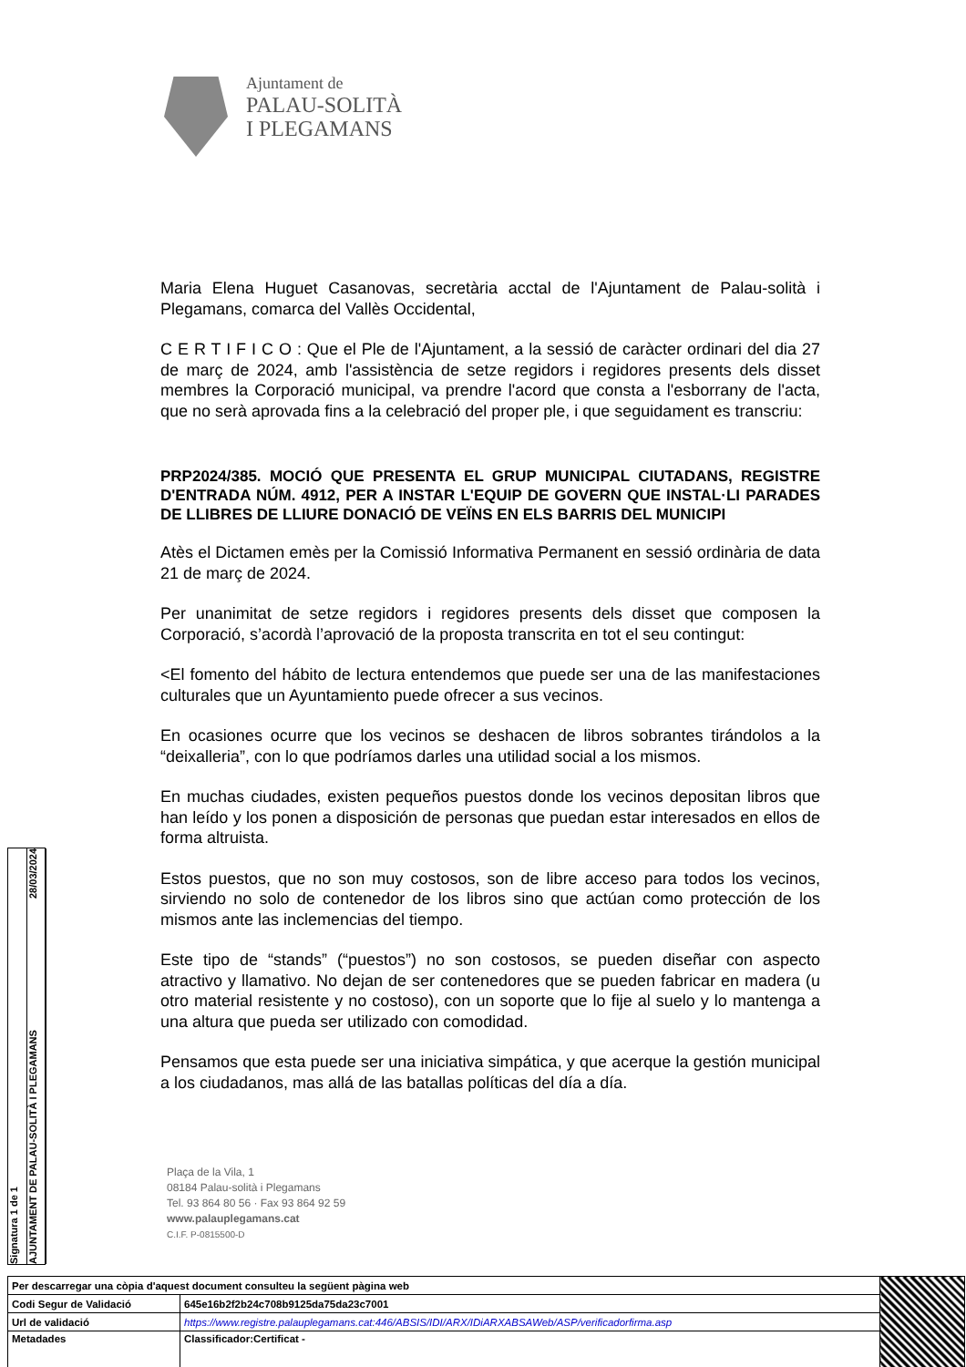Ajuntament de
PALAU-SOLITÀ
I PLEGAMANS
Maria Elena Huguet Casanovas, secretària acctal de l'Ajuntament de Palau-solità i Plegamans, comarca del Vallès Occidental,
C E R T I F I C O : Que el Ple de l'Ajuntament, a la sessió de caràcter ordinari del dia 27 de març de 2024, amb l'assistència de setze regidors i regidores presents dels disset membres la Corporació municipal, va prendre l'acord que consta a l'esborrany de l'acta, que no serà aprovada fins a la celebració del proper ple, i que seguidament es transcriu:
PRP2024/385. MOCIÓ QUE PRESENTA EL GRUP MUNICIPAL CIUTADANS, REGISTRE D'ENTRADA NÚM. 4912, PER A INSTAR L'EQUIP DE GOVERN QUE INSTAL·LI PARADES DE LLIBRES DE LLIURE DONACIÓ DE VEÏNS EN ELS BARRIS DEL MUNICIPI
Atès el Dictamen emès per la Comissió Informativa Permanent en sessió ordinària de data 21 de març de 2024.
Per unanimitat de setze regidors i regidores presents dels disset que composen la Corporació, s’acordà l’aprovació de la proposta transcrita en tot el seu contingut:
<El fomento del hábito de lectura entendemos que puede ser una de las manifestaciones culturales que un Ayuntamiento puede ofrecer a sus vecinos.
En ocasiones ocurre que los vecinos se deshacen de libros sobrantes tirándolos a la “deixalleria”, con lo que podríamos darles una utilidad social a los mismos.
En muchas ciudades, existen pequeños puestos donde los vecinos depositan libros que han leído y los ponen a disposición de personas que puedan estar interesados en ellos de forma altruista.
Estos puestos, que no son muy costosos, son de libre acceso para todos los vecinos, sirviendo no solo de contenedor de los libros sino que actúan como protección de los mismos ante las inclemencias del tiempo.
Este tipo de “stands” (“puestos”) no son costosos, se pueden diseñar con aspecto atractivo y llamativo. No dejan de ser contenedores que se pueden fabricar en madera (u otro material resistente y no costoso), con un soporte que lo fije al suelo y lo mantenga a una altura que pueda ser utilizado con comodidad.
Pensamos que esta puede ser una iniciativa simpática, y que acerque la gestión municipal a los ciudadanos, mas allá de las batallas políticas del día a día.
Plaça de la Vila, 1
08184 Palau-solità i Plegamans
Tel. 93 864 80 56 · Fax 93 864 92 59
www.palauplegamans.cat
C.I.F. P-0815500-D
Signatura 1 de 1
AJUNTAMENT DE PALAU-SOLITÀ I PLEGAMANS 28/03/2024
| Per descarregar una còpia d'aquest document consulteu la següent pàgina web | | |
| Codi Segur de Validació | 645e16b2f2b24c708b9125da75da23c7001 | |
| Url de validació | https://www.registre.palauplegamans.cat:446/ABSIS/IDI/ARX/IDiARXABSAWeb/ASP/verificadorfirma.asp | |
| Metadades | Classificador:Certificat - | |